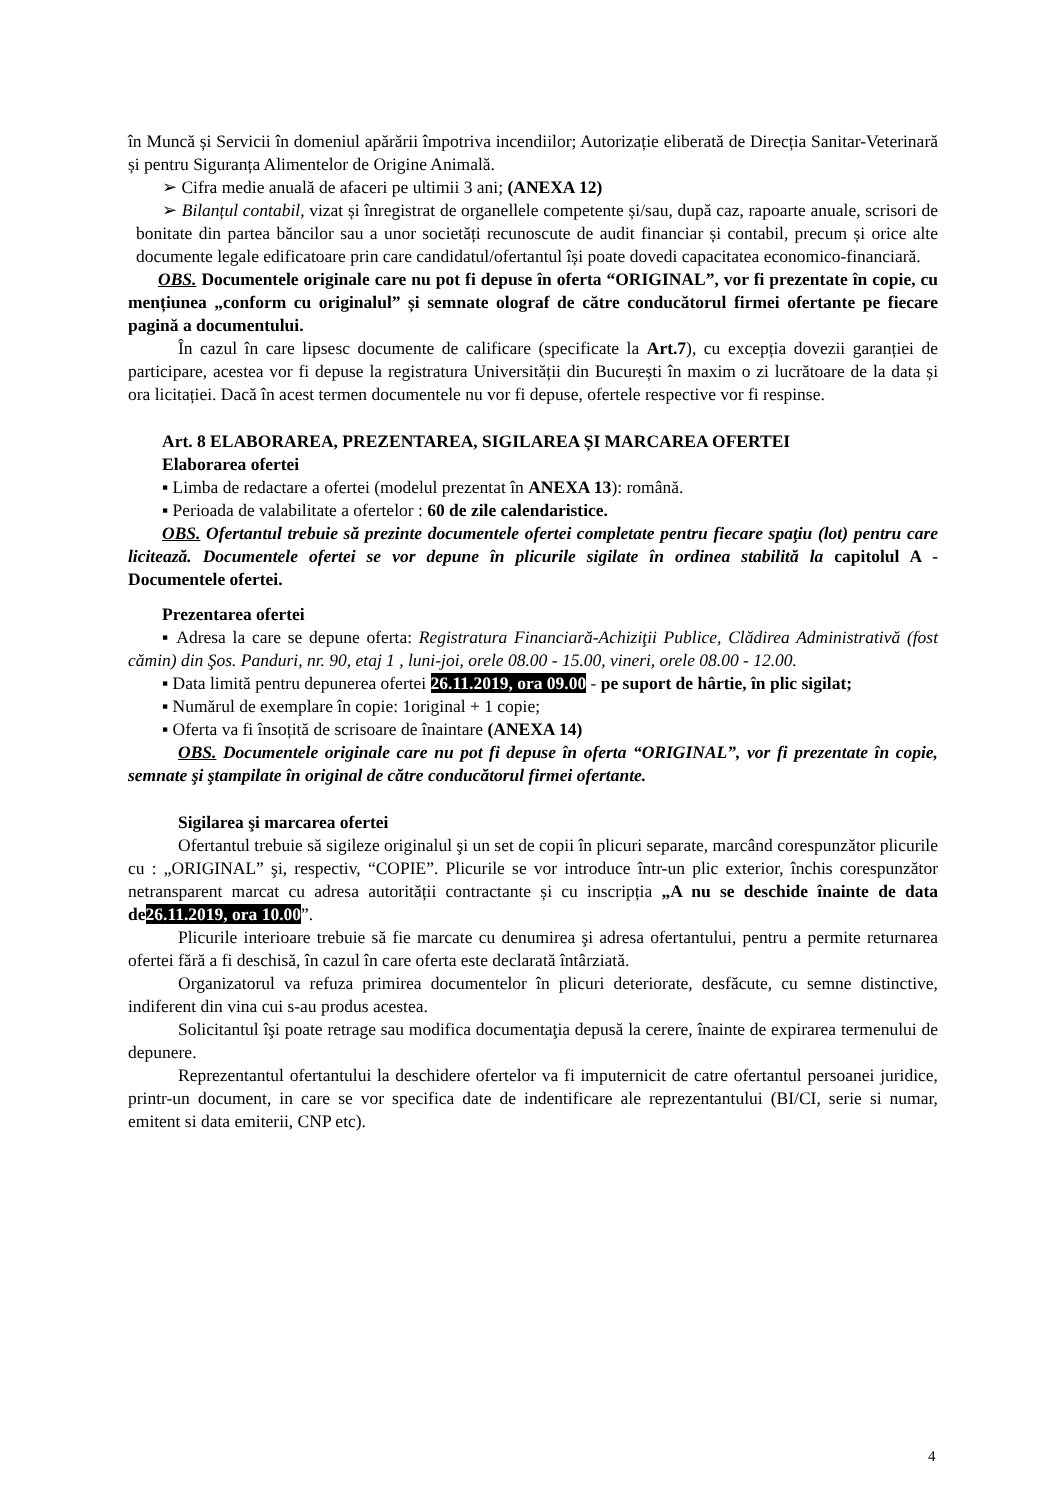în Muncă și Servicii în domeniul apărării împotriva incendiilor; Autorizație eliberată de Direcția Sanitar-Veterinară și pentru Siguranța Alimentelor de Origine Animală.
➢ Cifra medie anuală de afaceri pe ultimii 3 ani; (ANEXA 12)
➢ Bilanțul contabil, vizat și înregistrat de organellele competente și/sau, după caz, rapoarte anuale, scrisori de bonitate din partea băncilor sau a unor societăți recunoscute de audit financiar și contabil, precum și orice alte documente legale edificatoare prin care candidatul/ofertantul își poate dovedi capacitatea economico-financiară.
OBS. Documentele originale care nu pot fi depuse în oferta “ORIGINAL”, vor fi prezentate în copie, cu mențiunea „conform cu originalul” și semnate olograf de către conducătorul firmei ofertante pe fiecare pagină a documentului.
În cazul în care lipsesc documente de calificare (specificate la Art.7), cu excepția dovezii garanției de participare, acestea vor fi depuse la registratura Universității din București în maxim o zi lucrătoare de la data și ora licitației. Dacă în acest termen documentele nu vor fi depuse, ofertele respective vor fi respinse.
Art. 8 ELABORAREA, PREZENTAREA, SIGILAREA ȘI MARCAREA OFERTEI
Elaborarea ofertei
▪ Limba de redactare a ofertei (modelul prezentat în ANEXA 13): română.
▪ Perioada de valabilitate a ofertelor : 60 de zile calendaristice.
OBS. Ofertantul trebuie să prezinte documentele ofertei completate pentru fiecare spaţiu (lot) pentru care licitează. Documentele ofertei se vor depune în plicurile sigilate în ordinea stabilită la capitolul A - Documentele ofertei.
Prezentarea ofertei
▪ Adresa la care se depune oferta: Registratura Financiară-Achiziţii Publice, Clădirea Administrativă (fost cămin) din Şos. Panduri, nr. 90, etaj 1 , luni-joi, orele 08.00 - 15.00, vineri, orele 08.00 - 12.00.
▪ Data limită pentru depunerea ofertei 26.11.2019, ora 09.00 - pe suport de hârtie, în plic sigilat;
▪ Numărul de exemplare în copie: 1original + 1 copie;
▪ Oferta va fi însoțită de scrisoare de înaintare (ANEXA 14)
OBS. Documentele originale care nu pot fi depuse în oferta “ORIGINAL”, vor fi prezentate în copie, semnate şi ştampilate în original de către conducătorul firmei ofertante.
Sigilarea şi marcarea ofertei
Ofertantul trebuie să sigileze originalul şi un set de copii în plicuri separate, marcând corespunzător plicurile cu : „ORIGINAL” şi, respectiv, “COPIE”. Plicurile se vor introduce într-un plic exterior, închis corespunzător netransparent marcat cu adresa autorității contractante și cu inscripția „A nu se deschide înainte de data de 26.11.2019, ora 10.00”.
Plicurile interioare trebuie să fie marcate cu denumirea şi adresa ofertantului, pentru a permite returnarea ofertei fără a fi deschisă, în cazul în care oferta este declarată întârziată.
Organizatorul va refuza primirea documentelor în plicuri deteriorate, desfăcute, cu semne distinctive, indiferent din vina cui s-au produs acestea.
Solicitantul îşi poate retrage sau modifica documentaţia depusă la cerere, înainte de expirarea termenului de depunere.
Reprezentantul ofertantului la deschidere ofertelor va fi imputernicit de catre ofertantul persoanei juridice, printr-un document, in care se vor specifica date de indentificare ale reprezentantului (BI/CI, serie si numar, emitent si data emiterii, CNP etc).
4